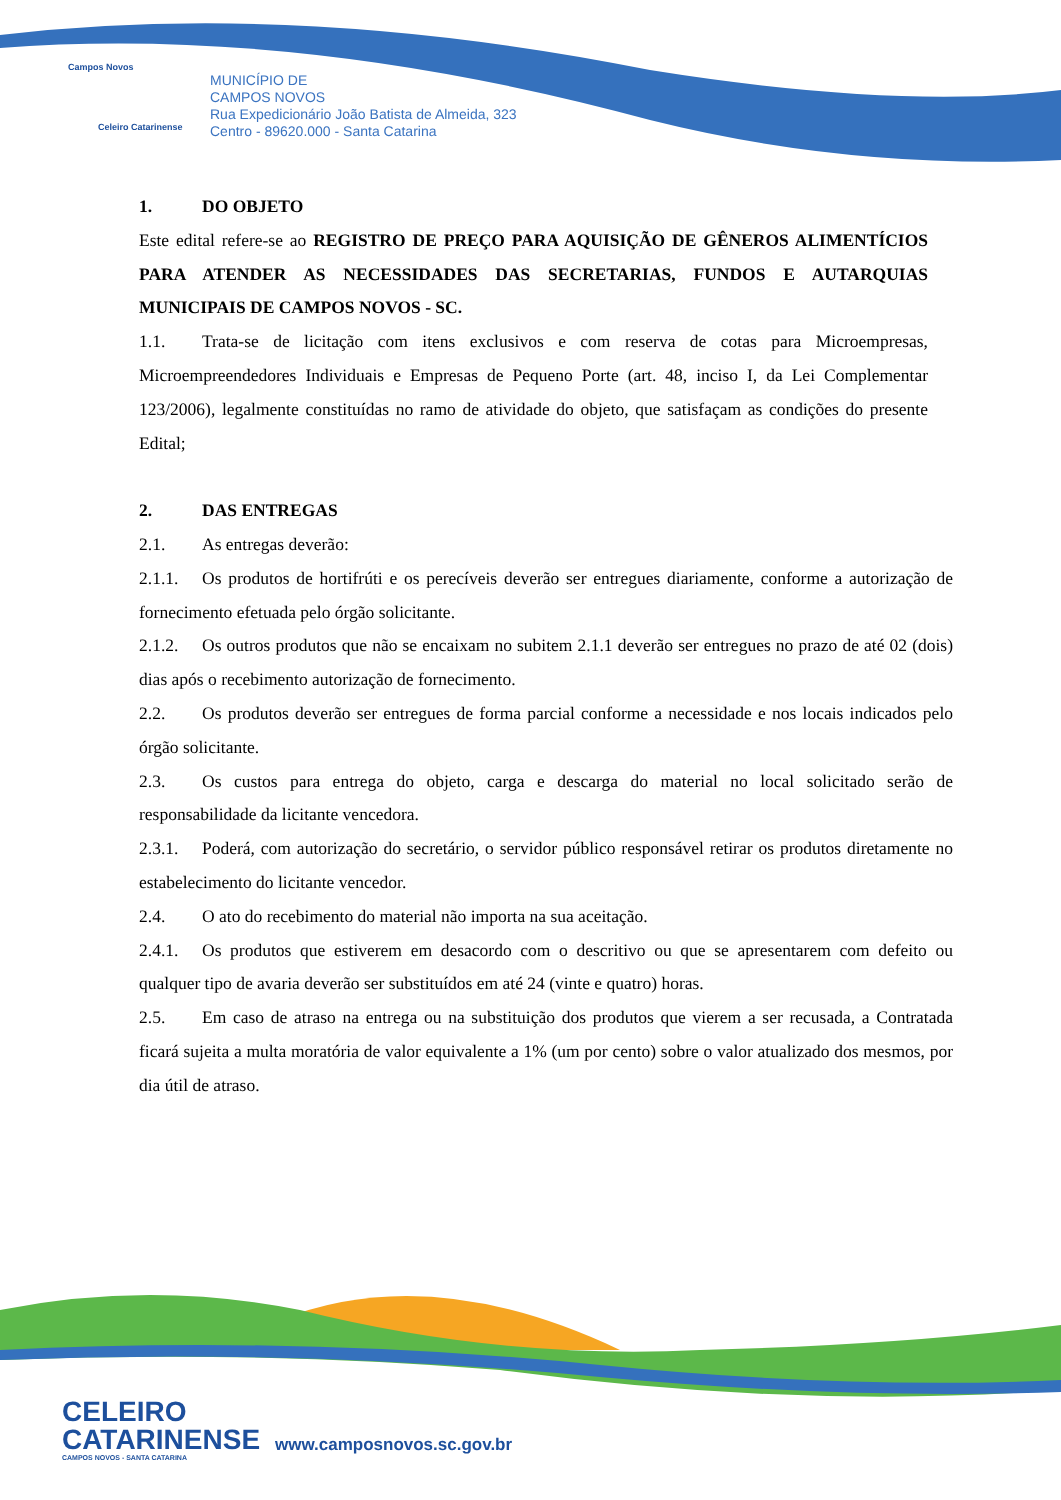Campos Novos
Celeiro Catarinense
MUNICÍPIO DE
CAMPOS NOVOS
Rua Expedicionário João Batista de Almeida, 323
Centro - 89620.000 - Santa Catarina
1. DO OBJETO
Este edital refere-se ao REGISTRO DE PREÇO PARA AQUISIÇÃO DE GÊNEROS ALIMENTÍCIOS PARA ATENDER AS NECESSIDADES DAS SECRETARIAS, FUNDOS E AUTARQUIAS MUNICIPAIS DE CAMPOS NOVOS - SC.
1.1. Trata-se de licitação com itens exclusivos e com reserva de cotas para Microempresas, Microempreendedores Individuais e Empresas de Pequeno Porte (art. 48, inciso I, da Lei Complementar 123/2006), legalmente constituídas no ramo de atividade do objeto, que satisfaçam as condições do presente Edital;
2. DAS ENTREGAS
2.1. As entregas deverão:
2.1.1. Os produtos de hortifrúti e os perecíveis deverão ser entregues diariamente, conforme a autorização de fornecimento efetuada pelo órgão solicitante.
2.1.2. Os outros produtos que não se encaixam no subitem 2.1.1 deverão ser entregues no prazo de até 02 (dois) dias após o recebimento autorização de fornecimento.
2.2. Os produtos deverão ser entregues de forma parcial conforme a necessidade e nos locais indicados pelo órgão solicitante.
2.3. Os custos para entrega do objeto, carga e descarga do material no local solicitado serão de responsabilidade da licitante vencedora.
2.3.1. Poderá, com autorização do secretário, o servidor público responsável retirar os produtos diretamente no estabelecimento do licitante vencedor.
2.4. O ato do recebimento do material não importa na sua aceitação.
2.4.1. Os produtos que estiverem em desacordo com o descritivo ou que se apresentarem com defeito ou qualquer tipo de avaria deverão ser substituídos em até 24 (vinte e quatro) horas.
2.5. Em caso de atraso na entrega ou na substituição dos produtos que vierem a ser recusada, a Contratada ficará sujeita a multa moratória de valor equivalente a 1% (um por cento) sobre o valor atualizado dos mesmos, por dia útil de atraso.
CELEIRO
CATARINENSE
CAMPOS NOVOS - SANTA CATARINA
www.camposnovos.sc.gov.br